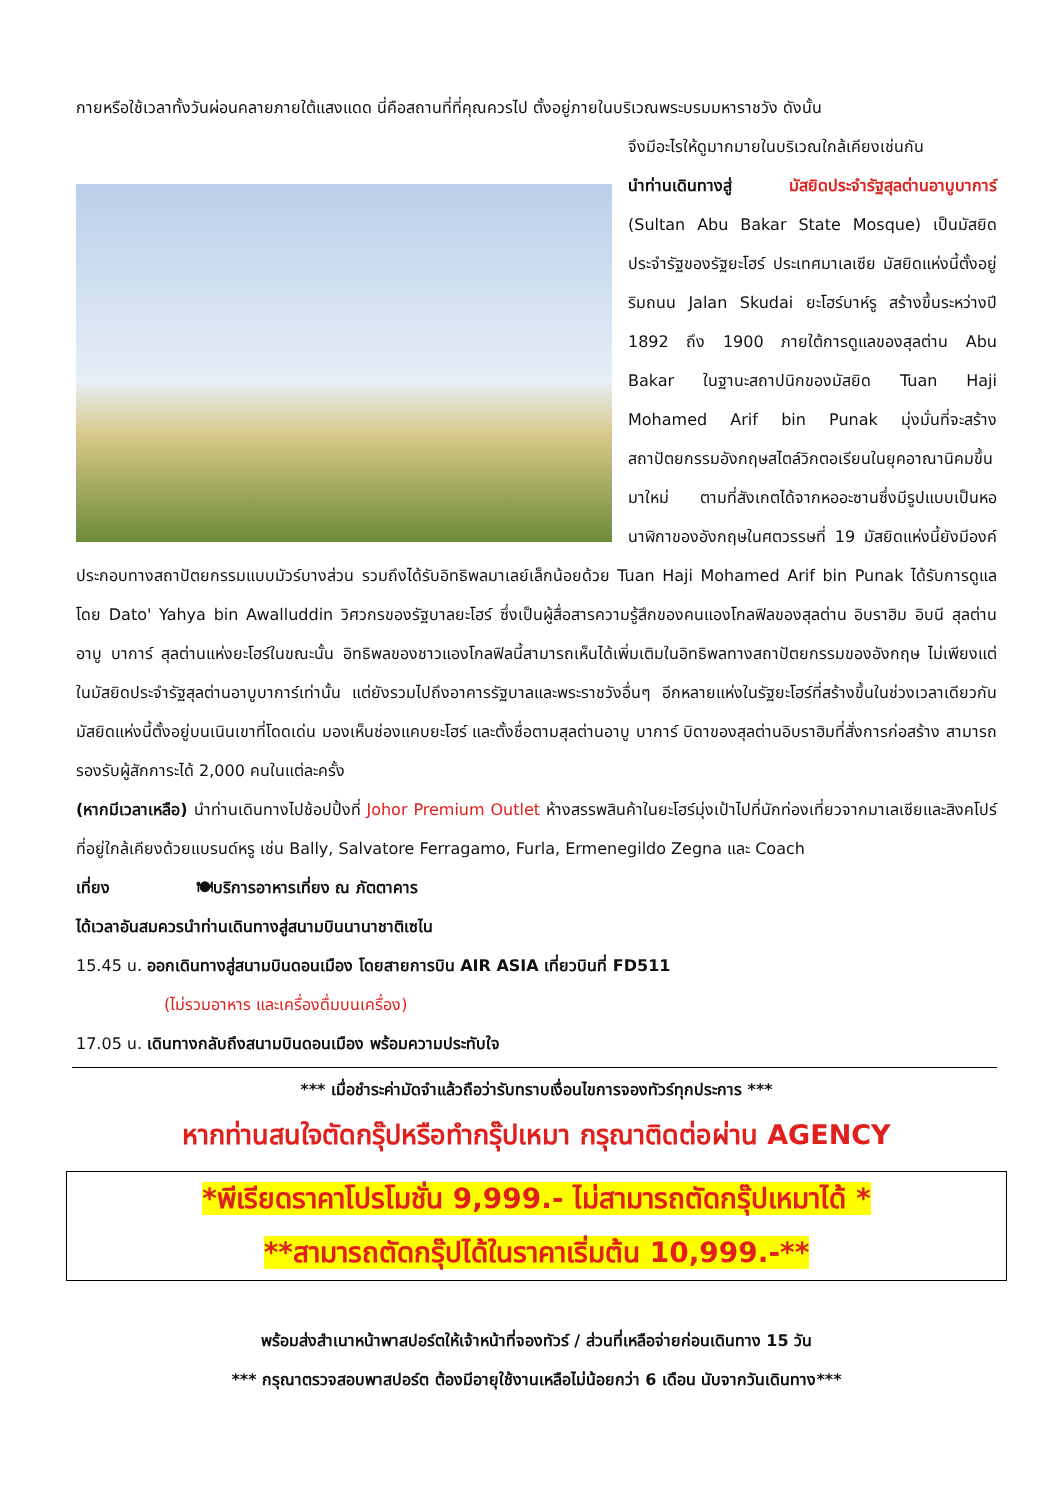กายหรือใช้เวลาทั้งวันผ่อนคลายภายใต้แสงแดด นี่คือสถานที่ที่คุณควรไป ตั้งอยู่ภายในบริเวณพระบรมมหาราชวัง ดังนั้น
จึงมีอะไรให้ดูมากมายในบริเวณใกล้เคียงเช่นกัน
นำท่านเดินทางสู่ มัสยิดประจำรัฐสุลต่านอาบูบาการ์ (Sultan Abu Bakar State Mosque) เป็นมัสยิดประจำรัฐของรัฐยะโฮร์ ประเทศมาเลเซีย มัสยิดแห่งนี้ตั้งอยู่ริมถนน Jalan Skudai ยะโฮร์บาห์รู สร้างขึ้นระหว่างปี 1892 ถึง 1900 ภายใต้การดูแลของสุลต่าน Abu Bakar ในฐานะสถาปนิกของมัสยิด Tuan Haji Mohamed Arif bin Punak มุ่งมั่นที่จะสร้างสถาปัตยกรรมอังกฤษสไตล์วิกตอเรียนในยุคอาณานิคมขึ้นมาใหม่ ตามที่สังเกตได้จากหออะซานซึ่งมีรูปแบบเป็นหอนาฬิกาของอังกฤษในศตวรรษที่ 19 มัสยิดแห่งนี้ยังมีองค์ประกอบทางสถาปัตยกรรมแบบมัวร์บางส่วน รวมถึงได้รับอิทธิพลมาเลย์เล็กน้อยด้วย Tuan Haji Mohamed Arif bin Punak ได้รับการดูแลโดย Dato' Yahya bin Awalluddin วิศวกรของรัฐบาลยะโฮร์ ซึ่งเป็นผู้สื่อสารความรู้สึกของคนแองโกลฟิลของสุลต่าน อิบราฮิม อิบนี สุลต่าน อาบู บาการ์ สุลต่านแห่งยะโฮร์ในขณะนั้น อิทธิพลของชาวแองโกลฟิลนี้สามารถเห็นได้เพิ่มเติมในอิทธิพลทางสถาปัตยกรรมของอังกฤษ ไม่เพียงแต่ในมัสยิดประจำรัฐสุลต่านอาบูบาการ์เท่านั้น แต่ยังรวมไปถึงอาคารรัฐบาลและพระราชวังอื่นๆ อีกหลายแห่งในรัฐยะโฮร์ที่สร้างขึ้นในช่วงเวลาเดียวกัน มัสยิดแห่งนี้ตั้งอยู่บนเนินเขาที่โดดเด่น มองเห็นช่องแคบยะโฮร์ และตั้งชื่อตามสุลต่านอาบู บาการ์ บิดาของสุลต่านอิบราฮิมที่สั่งการก่อสร้าง สามารถรองรับผู้สักการะได้ 2,000 คนในแต่ละครั้ง
(หากมีเวลาเหลือ) นำท่านเดินทางไปช้อปปิ้งที่ Johor Premium Outlet ห้างสรรพสินค้าในยะโฮร์มุ่งเป้าไปที่นักท่องเที่ยวจากมาเลเซียและสิงคโปร์ที่อยู่ใกล้เคียงด้วยแบรนด์หรู เช่น Bally, Salvatore Ferragamo, Furla, Ermenegildo Zegna และ Coach
เที่ยง 🍽บริการอาหารเที่ยง ณ ภัตตาคาร
ได้เวลาอันสมควรนำท่านเดินทางสู่สนามบินนานาชาติเซไน
15.45 น. ออกเดินทางสู่สนามบินดอนเมือง โดยสายการบิน AIR ASIA เที่ยวบินที่ FD511
(ไม่รวมอาหาร และเครื่องดื่มบนเครื่อง)
17.05 น. เดินทางกลับถึงสนามบินดอนเมือง พร้อมความประทับใจ
*** เมื่อชำระค่ามัดจำแล้วถือว่ารับทราบเงื่อนไขการจองทัวร์ทุกประการ ***
หากท่านสนใจตัดกรุ๊ปหรือทำกรุ๊ปเหมา กรุณาติดต่อผ่าน AGENCY
*พีเรียดราคาโปรโมชั่น 9,999.- ไม่สามารถตัดกรุ๊ปเหมาได้ *
**สามารถตัดกรุ๊ปได้ในราคาเริ่มต้น 10,999.-**
พร้อมส่งสำเนาหน้าพาสปอร์ตให้เจ้าหน้าที่จองทัวร์ / ส่วนที่เหลือจ่ายก่อนเดินทาง 15 วัน
*** กรุณาตรวจสอบพาสปอร์ต ต้องมีอายุใช้งานเหลือไม่น้อยกว่า 6 เดือน นับจากวันเดินทาง***